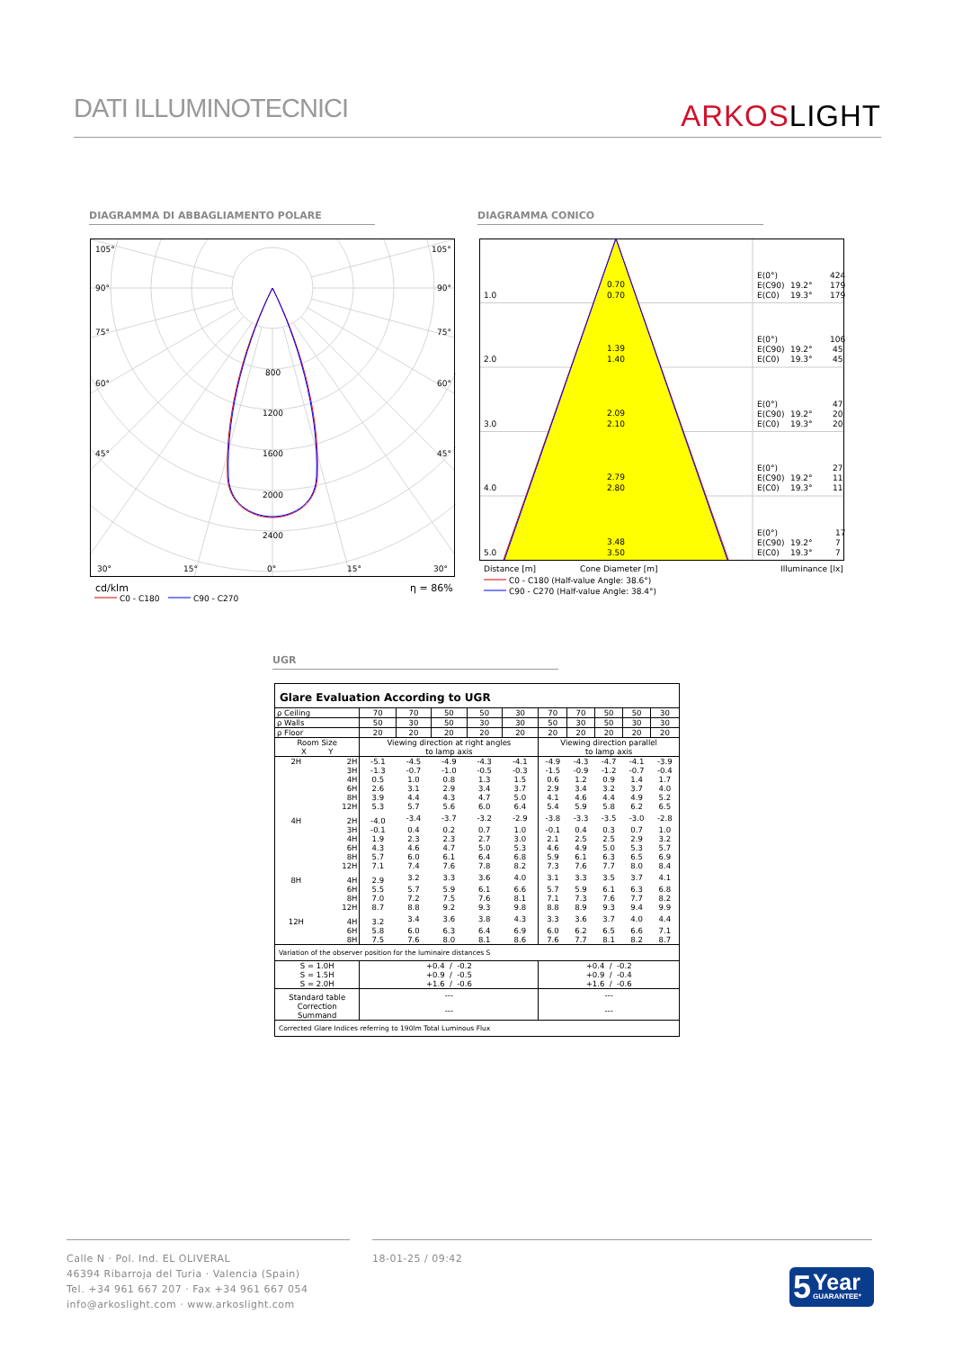DATI ILLUMINOTECNICI
ARKOSLIGHT
DIAGRAMMA DI ABBAGLIAMENTO POLARE
DIAGRAMMA CONICO
105°
105°
90°
90°
75°
75°
60°
60°
45°
45°
800
1200
1600
2000
2400
30°
15°
0°
15°
30°
cd/klm
η = 86%
C0 - C180
C90 - C270
1.0
0.70
0.70
E(0°)
424
E(C90)
19.2°
179
E(C0)
19.3°
179
2.0
1.39
1.40
E(0°)
106
E(C90)
19.2°
45
E(C0)
19.3°
45
3.0
2.09
2.10
E(0°)
47
E(C90)
19.2°
20
E(C0)
19.3°
20
4.0
2.79
2.80
E(0°)
27
E(C90)
19.2°
11
E(C0)
19.3°
11
5.0
3.48
3.50
E(0°)
17
E(C90)
19.2°
7
E(C0)
19.3°
7
Distance [m]
Cone Diameter [m]
Illuminance [lx]
C0 - C180 (Half-value Angle: 38.6°)
C90 - C270 (Half-value Angle: 38.4°)
UGR
| Glare Evaluation According to UGR | | | | | | | | | | | |
| --- | --- | --- | --- | --- | --- | --- | --- | --- | --- | --- | --- |
| ρ Ceiling | | 70 | 70 | 50 | 50 | 30 | 70 | 70 | 50 | 50 | 30 |
| ρ Walls | | 50 | 30 | 50 | 30 | 30 | 50 | 30 | 50 | 30 | 30 |
| ρ Floor | | 20 | 20 | 20 | 20 | 20 | 20 | 20 | 20 | 20 | 20 |
| Room Size X Y | | Viewing direction at right angles to lamp axis | | | | | Viewing direction parallel to lamp axis | | | | |
| 2H | 2H | -5.1 | -4.5 | -4.9 | -4.3 | -4.1 | -4.9 | -4.3 | -4.7 | -4.1 | -3.9 |
| | 3H | -1.3 | -0.7 | -1.0 | -0.5 | -0.3 | -1.5 | -0.9 | -1.2 | -0.7 | -0.4 |
| | 4H | 0.5 | 1.0 | 0.8 | 1.3 | 1.5 | 0.6 | 1.2 | 0.9 | 1.4 | 1.7 |
| | 6H | 2.6 | 3.1 | 2.9 | 3.4 | 3.7 | 2.9 | 3.4 | 3.2 | 3.7 | 4.0 |
| | 8H | 3.9 | 4.4 | 4.3 | 4.7 | 5.0 | 4.1 | 4.6 | 4.4 | 4.9 | 5.2 |
| | 12H | 5.3 | 5.7 | 5.6 | 6.0 | 6.4 | 5.4 | 5.9 | 5.8 | 6.2 | 6.5 |
| 4H | 2H | -4.0 | -3.4 | -3.7 | -3.2 | -2.9 | -3.8 | -3.3 | -3.5 | -3.0 | -2.8 |
| | 3H | -0.1 | 0.4 | 0.2 | 0.7 | 1.0 | -0.1 | 0.4 | 0.3 | 0.7 | 1.0 |
| | 4H | 1.9 | 2.3 | 2.3 | 2.7 | 3.0 | 2.1 | 2.5 | 2.5 | 2.9 | 3.2 |
| | 6H | 4.3 | 4.6 | 4.7 | 5.0 | 5.3 | 4.6 | 4.9 | 5.0 | 5.3 | 5.7 |
| | 8H | 5.7 | 6.0 | 6.1 | 6.4 | 6.8 | 5.9 | 6.1 | 6.3 | 6.5 | 6.9 |
| | 12H | 7.1 | 7.4 | 7.6 | 7.8 | 8.2 | 7.3 | 7.6 | 7.7 | 8.0 | 8.4 |
| 8H | 4H | 2.9 | 3.2 | 3.3 | 3.6 | 4.0 | 3.1 | 3.3 | 3.5 | 3.7 | 4.1 |
| | 6H | 5.5 | 5.7 | 5.9 | 6.1 | 6.6 | 5.7 | 5.9 | 6.1 | 6.3 | 6.8 |
| | 8H | 7.0 | 7.2 | 7.5 | 7.6 | 8.1 | 7.1 | 7.3 | 7.6 | 7.7 | 8.2 |
| | 12H | 8.7 | 8.8 | 9.2 | 9.3 | 9.8 | 8.8 | 8.9 | 9.3 | 9.4 | 9.9 |
| 12H | 4H | 3.2 | 3.4 | 3.6 | 3.8 | 4.3 | 3.3 | 3.6 | 3.7 | 4.0 | 4.4 |
| | 6H | 5.8 | 6.0 | 6.3 | 6.4 | 6.9 | 6.0 | 6.2 | 6.5 | 6.6 | 7.1 |
| | 8H | 7.5 | 7.6 | 8.0 | 8.1 | 8.6 | 7.6 | 7.7 | 8.1 | 8.2 | 8.7 |
| Variation of the observer position for the luminaire distances S | | | | | | | | | | | |
| S = 1.0H S = 1.5H S = 2.0H | | +0.4 / -0.2 +0.9 / -0.5 +1.6 / -0.6 | | | | | +0.4 / -0.2 +0.9 / -0.4 +1.6 / -0.6 | | | | |
| Standard table | | --- | | | | | --- | | | | |
| Correction Summand | | --- | | | | | --- | | | | |
| Corrected Glare Indices referring to 190lm Total Luminous Flux | | | | | | | | | | | |
Calle N · Pol. Ind. EL OLIVERAL
46394 Ribarroja del Turia · Valencia (Spain)
Tel. +34 961 667 207 · Fax +34 961 667 054
info@arkoslight.com · www.arkoslight.com
18-01-25 / 09:42
5
Year
GUARANTEE*